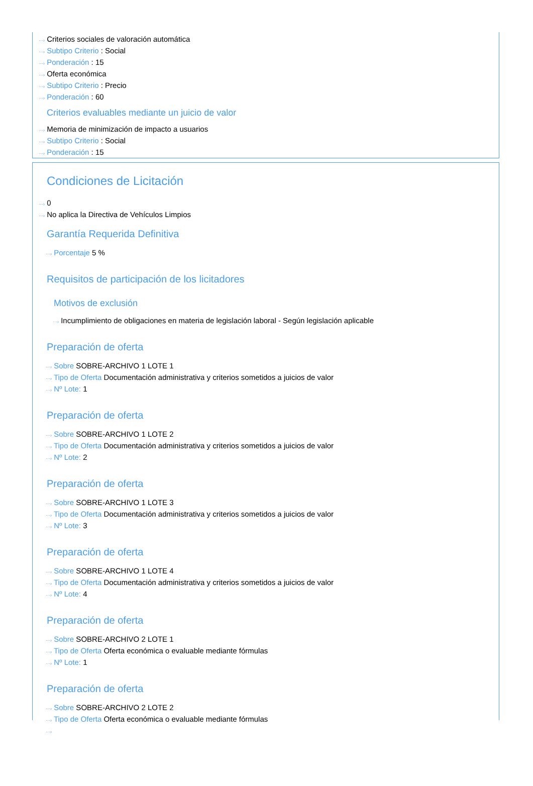···› Criterios sociales de valoración automática
···› Subtipo Criterio : Social
···› Ponderación : 15
···› Oferta económica
···› Subtipo Criterio : Precio
···› Ponderación : 60
Criterios evaluables mediante un juicio de valor
···› Memoria de minimización de impacto a usuarios
···› Subtipo Criterio : Social
···› Ponderación : 15
Condiciones de Licitación
···› 0
···› No aplica la Directiva de Vehículos Limpios
Garantía Requerida Definitiva
···› Porcentaje 5 %
Requisitos de participación de los licitadores
Motivos de exclusión
···› Incumplimiento de obligaciones en materia de legislación laboral - Según legislación aplicable
Preparación de oferta
···› Sobre SOBRE-ARCHIVO 1 LOTE 1
···› Tipo de Oferta Documentación administrativa y criterios sometidos a juicios de valor
···› Nº Lote: 1
Preparación de oferta
···› Sobre SOBRE-ARCHIVO 1 LOTE 2
···› Tipo de Oferta Documentación administrativa y criterios sometidos a juicios de valor
···› Nº Lote: 2
Preparación de oferta
···› Sobre SOBRE-ARCHIVO 1 LOTE 3
···› Tipo de Oferta Documentación administrativa y criterios sometidos a juicios de valor
···› Nº Lote: 3
Preparación de oferta
···› Sobre SOBRE-ARCHIVO 1 LOTE 4
···› Tipo de Oferta Documentación administrativa y criterios sometidos a juicios de valor
···› Nº Lote: 4
Preparación de oferta
···› Sobre SOBRE-ARCHIVO 2 LOTE 1
···› Tipo de Oferta Oferta económica o evaluable mediante fórmulas
···› Nº Lote: 1
Preparación de oferta
···› Sobre SOBRE-ARCHIVO 2 LOTE 2
···› Tipo de Oferta Oferta económica o evaluable mediante fórmulas
···›